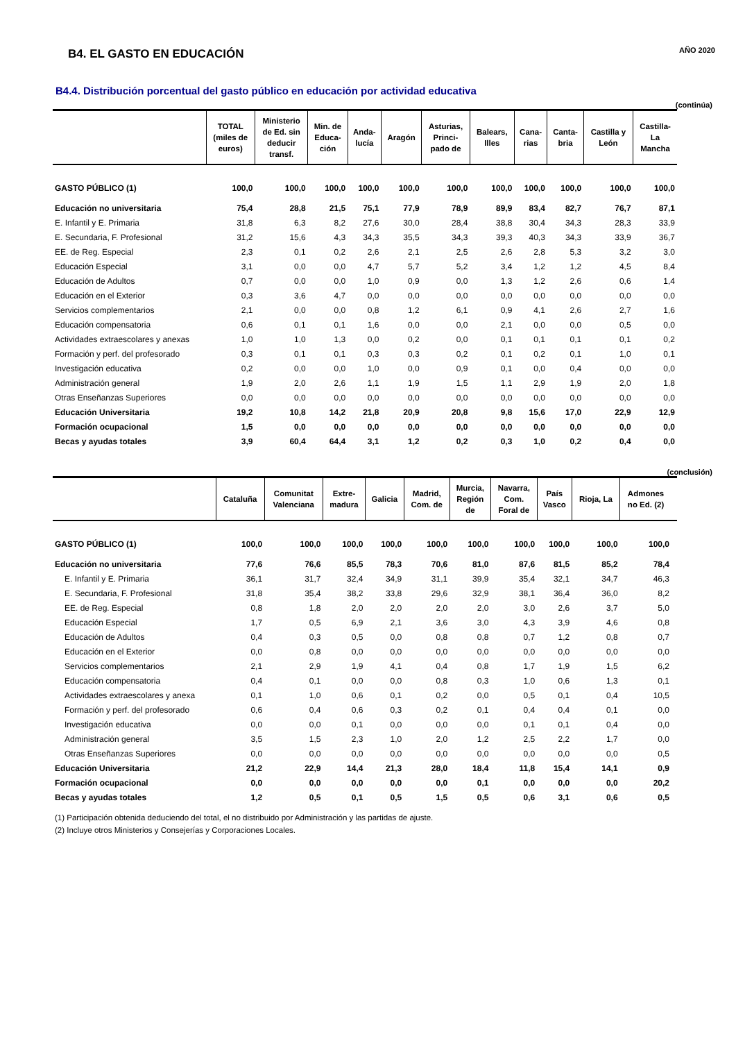B4. EL GASTO EN EDUCACIÓN
AÑO 2020
B4.4. Distribución porcentual del gasto público en educación por actividad educativa
(continúa)
| | TOTAL (miles de euros) | Ministerio de Ed. sin deducir transf. | Min. de Educa- ción | Anda- lucía | Aragón | Asturias, Princi- pado de | Balears, Illes | Cana- rias | Canta- bria | Castilla y León | Castilla- La Mancha |
| --- | --- | --- | --- | --- | --- | --- | --- | --- | --- | --- | --- |
| GASTO PÚBLICO (1) | 100,0 | 100,0 | 100,0 | 100,0 | 100,0 | 100,0 | 100,0 | 100,0 | 100,0 | 100,0 | 100,0 |
| Educación no universitaria | 75,4 | 28,8 | 21,5 | 75,1 | 77,9 | 78,9 | 89,9 | 83,4 | 82,7 | 76,7 | 87,1 |
| E. Infantil y E. Primaria | 31,8 | 6,3 | 8,2 | 27,6 | 30,0 | 28,4 | 38,8 | 30,4 | 34,3 | 28,3 | 33,9 |
| E. Secundaria, F. Profesional | 31,2 | 15,6 | 4,3 | 34,3 | 35,5 | 34,3 | 39,3 | 40,3 | 34,3 | 33,9 | 36,7 |
| EE. de Reg. Especial | 2,3 | 0,1 | 0,2 | 2,6 | 2,1 | 2,5 | 2,6 | 2,8 | 5,3 | 3,2 | 3,0 |
| Educación Especial | 3,1 | 0,0 | 0,0 | 4,7 | 5,7 | 5,2 | 3,4 | 1,2 | 1,2 | 4,5 | 8,4 |
| Educación de Adultos | 0,7 | 0,0 | 0,0 | 1,0 | 0,9 | 0,0 | 1,3 | 1,2 | 2,6 | 0,6 | 1,4 |
| Educación en el Exterior | 0,3 | 3,6 | 4,7 | 0,0 | 0,0 | 0,0 | 0,0 | 0,0 | 0,0 | 0,0 | 0,0 |
| Servicios complementarios | 2,1 | 0,0 | 0,0 | 0,8 | 1,2 | 6,1 | 0,9 | 4,1 | 2,6 | 2,7 | 1,6 |
| Educación compensatoria | 0,6 | 0,1 | 0,1 | 1,6 | 0,0 | 0,0 | 2,1 | 0,0 | 0,0 | 0,5 | 0,0 |
| Actividades extraescolares y anexas | 1,0 | 1,0 | 1,3 | 0,0 | 0,2 | 0,0 | 0,1 | 0,1 | 0,1 | 0,1 | 0,2 |
| Formación y perf. del profesorado | 0,3 | 0,1 | 0,1 | 0,3 | 0,3 | 0,2 | 0,1 | 0,2 | 0,1 | 1,0 | 0,1 |
| Investigación educativa | 0,2 | 0,0 | 0,0 | 1,0 | 0,0 | 0,9 | 0,1 | 0,0 | 0,4 | 0,0 | 0,0 |
| Administración general | 1,9 | 2,0 | 2,6 | 1,1 | 1,9 | 1,5 | 1,1 | 2,9 | 1,9 | 2,0 | 1,8 |
| Otras Enseñanzas Superiores | 0,0 | 0,0 | 0,0 | 0,0 | 0,0 | 0,0 | 0,0 | 0,0 | 0,0 | 0,0 | 0,0 |
| Educación Universitaria | 19,2 | 10,8 | 14,2 | 21,8 | 20,9 | 20,8 | 9,8 | 15,6 | 17,0 | 22,9 | 12,9 |
| Formación ocupacional | 1,5 | 0,0 | 0,0 | 0,0 | 0,0 | 0,0 | 0,0 | 0,0 | 0,0 | 0,0 | 0,0 |
| Becas y ayudas totales | 3,9 | 60,4 | 64,4 | 3,1 | 1,2 | 0,2 | 0,3 | 1,0 | 0,2 | 0,4 | 0,0 |
(conclusión)
| | Cataluña | Comunitat Valenciana | Extre- madura | Galicia | Madrid, Com. de | Murcia, Región de | Navarra, Com. Foral de | País Vasco | Rioja, La | Admones no Ed. (2) | |
| --- | --- | --- | --- | --- | --- | --- | --- | --- | --- | --- | --- |
| GASTO PÚBLICO (1) | 100,0 | 100,0 | 100,0 | 100,0 | 100,0 | 100,0 | 100,0 | 100,0 | 100,0 | 100,0 | |
| Educación no universitaria | 77,6 | 76,6 | 85,5 | 78,3 | 70,6 | 81,0 | 87,6 | 81,5 | 85,2 | 78,4 | |
| E. Infantil y E. Primaria | 36,1 | 31,7 | 32,4 | 34,9 | 31,1 | 39,9 | 35,4 | 32,1 | 34,7 | 46,3 | |
| E. Secundaria, F. Profesional | 31,8 | 35,4 | 38,2 | 33,8 | 29,6 | 32,9 | 38,1 | 36,4 | 36,0 | 8,2 | |
| EE. de Reg. Especial | 0,8 | 1,8 | 2,0 | 2,0 | 2,0 | 2,0 | 3,0 | 2,6 | 3,7 | 5,0 | |
| Educación Especial | 1,7 | 0,5 | 6,9 | 2,1 | 3,6 | 3,0 | 4,3 | 3,9 | 4,6 | 0,8 | |
| Educación de Adultos | 0,4 | 0,3 | 0,5 | 0,0 | 0,8 | 0,8 | 0,7 | 1,2 | 0,8 | 0,7 | |
| Educación en el Exterior | 0,0 | 0,8 | 0,0 | 0,0 | 0,0 | 0,0 | 0,0 | 0,0 | 0,0 | 0,0 | |
| Servicios complementarios | 2,1 | 2,9 | 1,9 | 4,1 | 0,4 | 0,8 | 1,7 | 1,9 | 1,5 | 6,2 | |
| Educación compensatoria | 0,4 | 0,1 | 0,0 | 0,0 | 0,8 | 0,3 | 1,0 | 0,6 | 1,3 | 0,1 | |
| Actividades extraescolares y anexa | 0,1 | 1,0 | 0,6 | 0,1 | 0,2 | 0,0 | 0,5 | 0,1 | 0,4 | 10,5 | |
| Formación y perf. del profesorado | 0,6 | 0,4 | 0,6 | 0,3 | 0,2 | 0,1 | 0,4 | 0,4 | 0,1 | 0,0 | |
| Investigación educativa | 0,0 | 0,0 | 0,1 | 0,0 | 0,0 | 0,0 | 0,1 | 0,1 | 0,4 | 0,0 | |
| Administración general | 3,5 | 1,5 | 2,3 | 1,0 | 2,0 | 1,2 | 2,5 | 2,2 | 1,7 | 0,0 | |
| Otras Enseñanzas Superiores | 0,0 | 0,0 | 0,0 | 0,0 | 0,0 | 0,0 | 0,0 | 0,0 | 0,0 | 0,5 | |
| Educación Universitaria | 21,2 | 22,9 | 14,4 | 21,3 | 28,0 | 18,4 | 11,8 | 15,4 | 14,1 | 0,9 | |
| Formación ocupacional | 0,0 | 0,0 | 0,0 | 0,0 | 0,0 | 0,1 | 0,0 | 0,0 | 0,0 | 20,2 | |
| Becas y ayudas totales | 1,2 | 0,5 | 0,1 | 0,5 | 1,5 | 0,5 | 0,6 | 3,1 | 0,6 | 0,5 | |
(1) Participación obtenida deduciendo del total, el no distribuido por Administración y las partidas de ajuste.
(2) Incluye otros Ministerios y Consejerías y Corporaciones Locales.